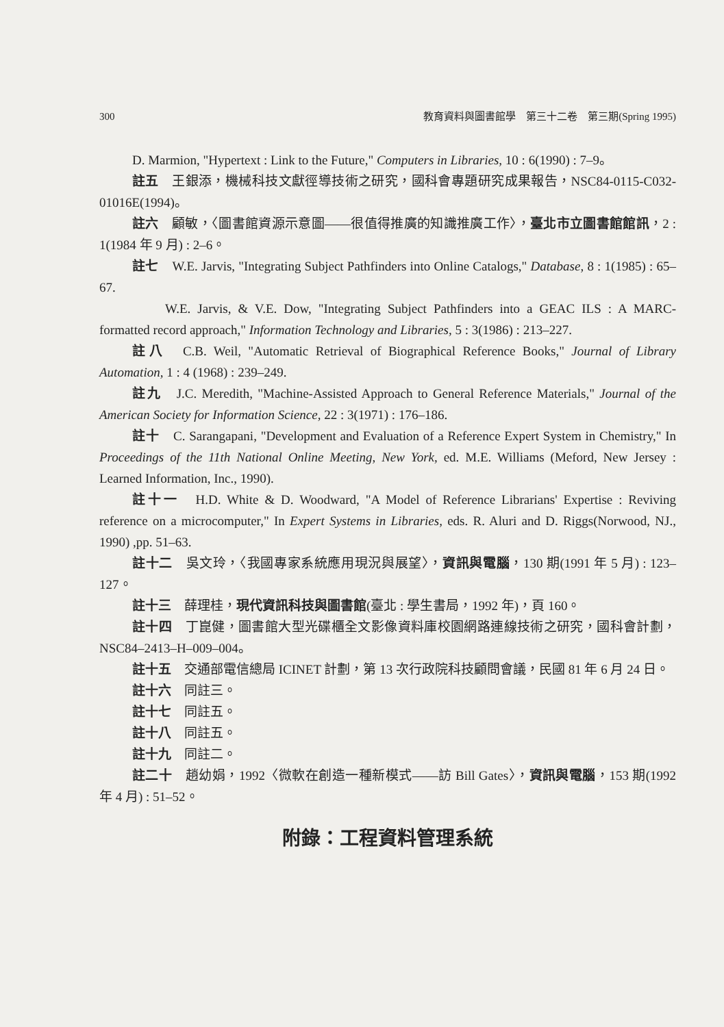300 教育資料與圖書館學　第三十二卷　第三期(Spring 1995)
D. Marmion, "Hypertext : Link to the Future," Computers in Libraries, 10 : 6(1990) : 7–9。
註五　王銀添，機械科技文獻徑導技術之研究，國科會專題研究成果報告，NSC84-0115-C032-01016E(1994)。
註六　顧敏，〈圖書館資源示意圖——很值得推廣的知識推廣工作〉，臺北市立圖書館館訊，2 : 1(1984 年 9 月) : 2–6。
註七　W.E. Jarvis, "Integrating Subject Pathfinders into Online Catalogs," Database, 8 : 1(1985) : 65–67.
W.E. Jarvis, & V.E. Dow, "Integrating Subject Pathfinders into a GEAC ILS : A MARC-formatted record approach," Information Technology and Libraries, 5 : 3(1986) : 213–227.
註八　C.B. Weil, "Automatic Retrieval of Biographical Reference Books," Journal of Library Automation, 1 : 4 (1968) : 239–249.
註九　J.C. Meredith, "Machine-Assisted Approach to General Reference Materials," Journal of the American Society for Information Science, 22 : 3(1971) : 176–186.
註十　C. Sarangapani, "Development and Evaluation of a Reference Expert System in Chemistry," In Proceedings of the 11th National Online Meeting, New York, ed. M.E. Williams (Meford, New Jersey : Learned Information, Inc., 1990).
註十一　H.D. White & D. Woodward, "A Model of Reference Librarians' Expertise : Reviving reference on a microcomputer," In Expert Systems in Libraries, eds. R. Aluri and D. Riggs(Norwood, NJ., 1990) ,pp. 51–63.
註十二　吳文玲，〈我國專家系統應用現況與展望〉，資訊與電腦，130 期(1991 年 5 月) : 123–127。
註十三　薛理桂，現代資訊科技與圖書館(臺北 : 學生書局，1992 年)，頁 160。
註十四　丁崑健，圖書館大型光碟櫃全文影像資料庫校園網路連線技術之研究，國科會計劃，NSC84–2413–H–009–004。
註十五　交通部電信總局 ICINET 計劃，第 13 次行政院科技顧問會議，民國 81 年 6 月 24 日。
註十六　同註三。
註十七　同註五。
註十八　同註五。
註十九　同註二。
註二十　趙幼娟，1992〈微軟在創造一種新模式——訪 Bill Gates〉，資訊與電腦，153 期(1992 年 4 月) : 51–52。
附錄：工程資料管理系統